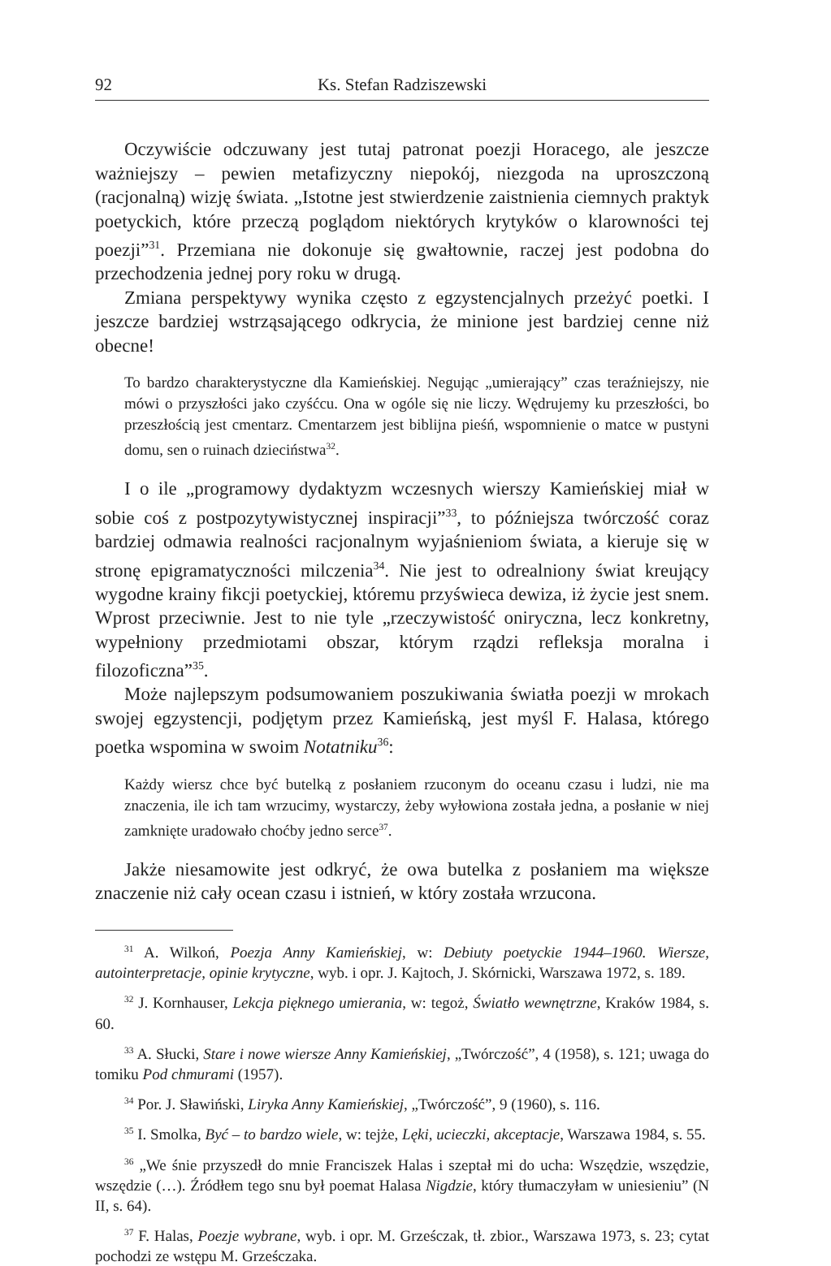92 Ks. Stefan Radziszewski
Oczywiście odczuwany jest tutaj patronat poezji Horacego, ale jeszcze ważniejszy – pewien metafizyczny niepokój, niezgoda na uproszczoną (racjonalną) wizję świata. „Istotne jest stwierdzenie zaistnienia ciemnych praktyk poetyckich, które przeczą poglądom niektórych krytyków o klarowności tej poezji”<sup>31</sup>. Przemiana nie dokonuje się gwałtownie, raczej jest podobna do przechodzenia jednej pory roku w drugą.
Zmiana perspektywy wynika często z egzystencjalnych przeżyć poetki. I jeszcze bardziej wstrząsającego odkrycia, że minione jest bardziej cenne niż obecne!
To bardzo charakterystyczne dla Kamieńskiej. Negując „umierający” czas teraźniejszy, nie mówi o przyszłości jako czyśćcu. Ona w ogóle się nie liczy. Wędrujemy ku przeszłości, bo przeszłością jest cmentarz. Cmentarzem jest biblijna pieśń, wspomnienie o matce w pustyni domu, sen o ruinach dzieciństwa<sup>32</sup>.
I o ile „programowy dydaktyzm wczesnych wierszy Kamieńskiej miał w sobie coś z postpozytywistycznej inspiracji”<sup>33</sup>, to późniejsza twórczość coraz bardziej odmawia realności racjonalnym wyjaśnieniom świata, a kieruje się w stronę epigramatyczności milczenia<sup>34</sup>. Nie jest to odrealniony świat kreujący wygodne krainy fikcji poetyckiej, któremu przyświeca dewiza, iż życie jest snem. Wprost przeciwnie. Jest to nie tyle „rzeczywistość oniryczna, lecz konkretny, wypełniony przedmiotami obszar, którym rządzi refleksja moralna i filozoficzna”<sup>35</sup>.
Może najlepszym podsumowaniem poszukiwania światła poezji w mrokach swojej egzystencji, podjętym przez Kamieńską, jest myśl F. Halasa, którego poetka wspomina w swoim Notatniku<sup>36</sup>:
Każdy wiersz chce być butelką z posłaniem rzuconym do oceanu czasu i ludzi, nie ma znaczenia, ile ich tam wrzucimy, wystarczy, żeby wyłowiona została jedna, a posłanie w niej zamknięte uradowało choćby jedno serce<sup>37</sup>.
Jakże niesamowite jest odkryć, że owa butelka z posłaniem ma większe znaczenie niż cały ocean czasu i istnień, w który została wrzucona.
<sup>31</sup> A. Wilkoń, Poezja Anny Kamieńskiej, w: Debiuty poetyckie 1944–1960. Wiersze, autointerpretacje, opinie krytyczne, wyb. i opr. J. Kajtoch, J. Skórnicki, Warszawa 1972, s. 189.
<sup>32</sup> J. Kornhauser, Lekcja pięknego umierania, w: tegoż, Światło wewnętrzne, Kraków 1984, s. 60.
<sup>33</sup> A. Słucki, Stare i nowe wiersze Anny Kamieńskiej, „Twórczość”, 4 (1958), s. 121; uwaga do tomiku Pod chmurami (1957).
<sup>34</sup> Por. J. Sławiński, Liryka Anny Kamieńskiej, „Twórczość”, 9 (1960), s. 116.
<sup>35</sup> I. Smolka, Być – to bardzo wiele, w: tejże, Lęki, ucieczki, akceptacje, Warszawa 1984, s. 55.
<sup>36</sup> „We śnie przyszedł do mnie Franciszek Halas i szeptał mi do ucha: Wszędzie, wszędzie, wszędzie (…). Źródłem tego snu był poemat Halasa Nigdzie, który tłumaczyłam w uniesieniu” (N II, s. 64).
<sup>37</sup> F. Halas, Poezje wybrane, wyb. i opr. M. Grześczak, tł. zbior., Warszawa 1973, s. 23; cytat pochodzi ze wstępu M. Grześczaka.